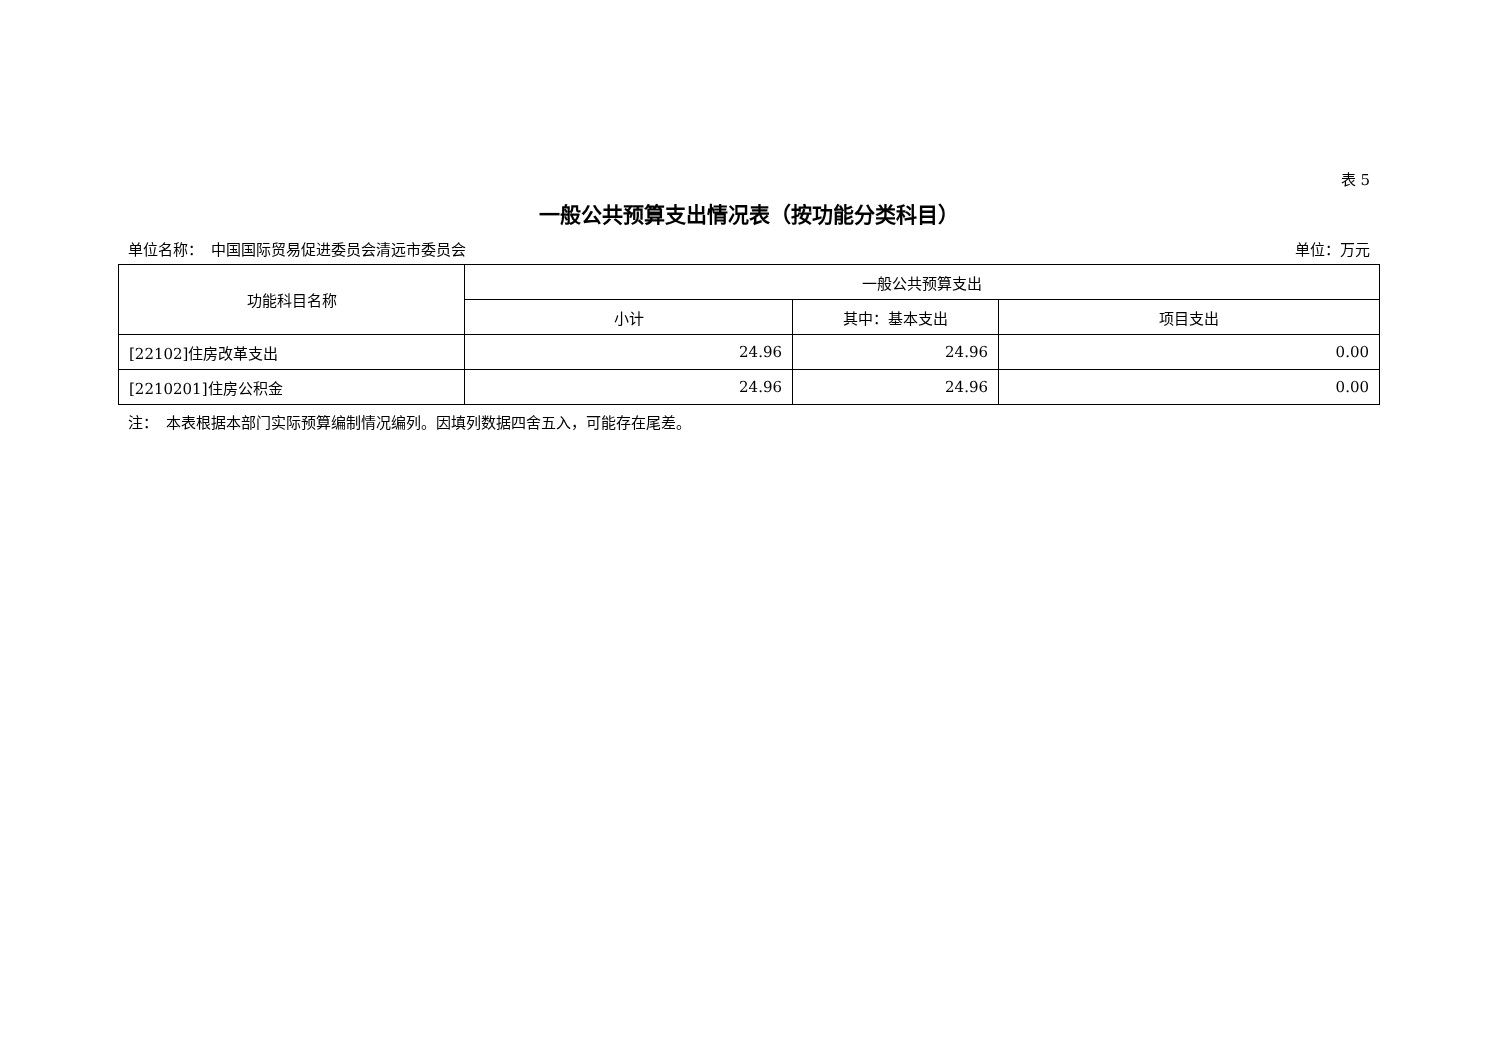表 5
一般公共预算支出情况表（按功能分类科目）
单位名称：　中国国际贸易促进委员会清远市委员会 单位：万元
| 功能科目名称 | 一般公共预算支出 | | |
| --- | --- | --- | --- |
| | 小计 | 其中：基本支出 | 项目支出 |
| [22102]住房改革支出 | 24.96 | 24.96 | 0.00 |
| [2210201]住房公积金 | 24.96 | 24.96 | 0.00 |
注：　本表根据本部门实际预算编制情况编列。因填列数据四舍五入，可能存在尾差。